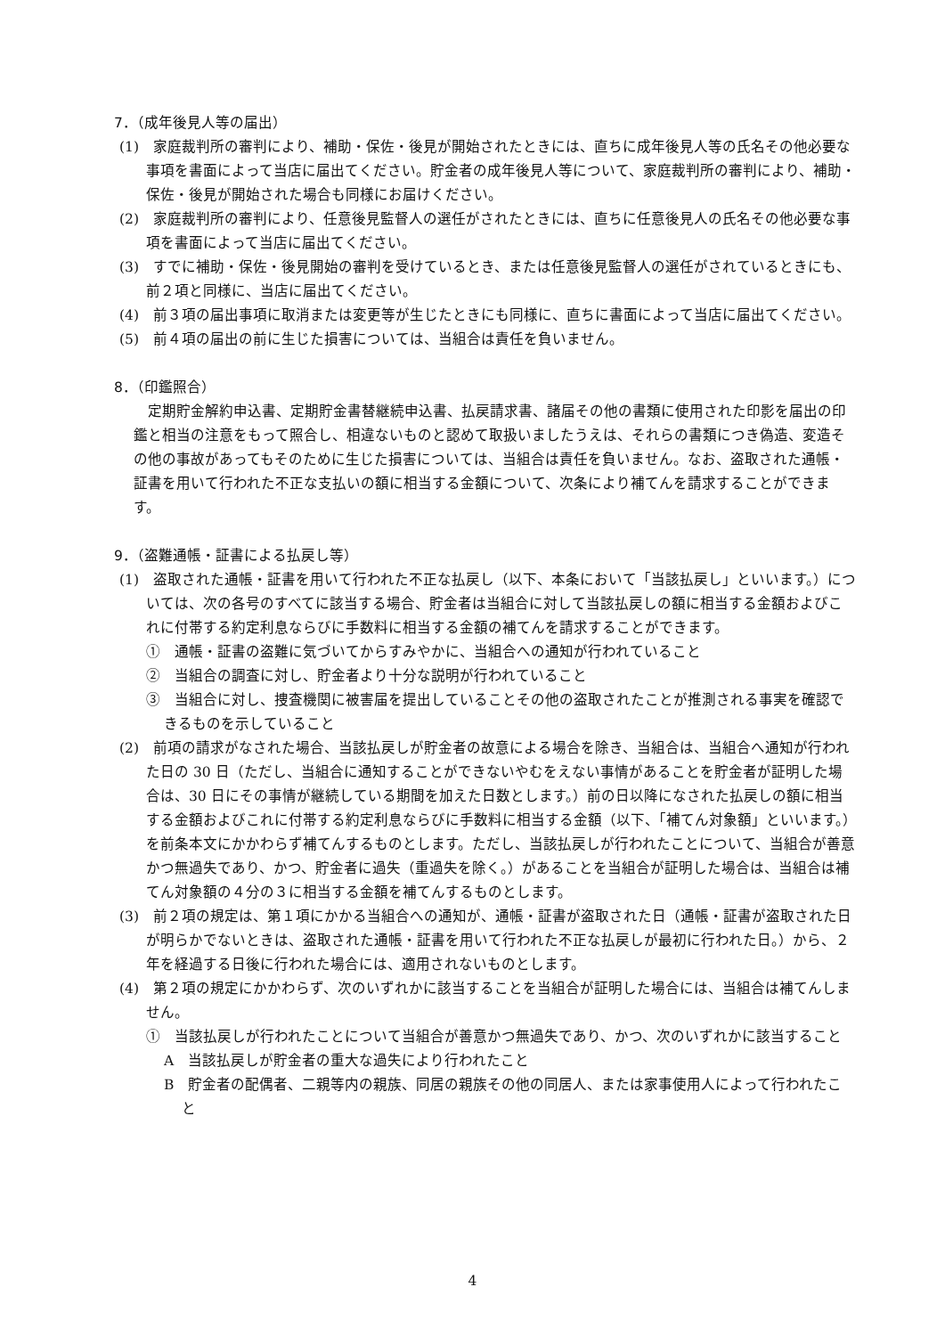7．（成年後見人等の届出）
(1)　家庭裁判所の審判により、補助・保佐・後見が開始されたときには、直ちに成年後見人等の氏名その他必要な事項を書面によって当店に届出てください。貯金者の成年後見人等について、家庭裁判所の審判により、補助・保佐・後見が開始された場合も同様にお届けください。
(2)　家庭裁判所の審判により、任意後見監督人の選任がされたときには、直ちに任意後見人の氏名その他必要な事項を書面によって当店に届出てください。
(3)　すでに補助・保佐・後見開始の審判を受けているとき、または任意後見監督人の選任がされているときにも、前２項と同様に、当店に届出てください。
(4)　前３項の届出事項に取消または変更等が生じたときにも同様に、直ちに書面によって当店に届出てください。
(5)　前４項の届出の前に生じた損害については、当組合は責任を負いません。
8．（印鑑照合）
定期貯金解約申込書、定期貯金書替継続申込書、払戻請求書、諸届その他の書類に使用された印影を届出の印鑑と相当の注意をもって照合し、相違ないものと認めて取扱いましたうえは、それらの書類につき偽造、変造その他の事故があってもそのために生じた損害については、当組合は責任を負いません。なお、盗取された通帳・証書を用いて行われた不正な支払いの額に相当する金額について、次条により補てんを請求することができます。
9．（盗難通帳・証書による払戻し等）
(1)　盗取された通帳・証書を用いて行われた不正な払戻し（以下、本条において「当該払戻し」といいます。）については、次の各号のすべてに該当する場合、貯金者は当組合に対して当該払戻しの額に相当する金額およびこれに付帯する約定利息ならびに手数料に相当する金額の補てんを請求することができます。
①　通帳・証書の盗難に気づいてからすみやかに、当組合への通知が行われていること
②　当組合の調査に対し、貯金者より十分な説明が行われていること
③　当組合に対し、捜査機関に被害届を提出していることその他の盗取されたことが推測される事実を確認できるものを示していること
(2)　前項の請求がなされた場合、当該払戻しが貯金者の故意による場合を除き、当組合は、当組合へ通知が行われた日の 30 日（ただし、当組合に通知することができないやむをえない事情があることを貯金者が証明した場合は、30 日にその事情が継続している期間を加えた日数とします。）前の日以降になされた払戻しの額に相当する金額およびこれに付帯する約定利息ならびに手数料に相当する金額（以下、「補てん対象額」といいます。）を前条本文にかかわらず補てんするものとします。ただし、当該払戻しが行われたことについて、当組合が善意かつ無過失であり、かつ、貯金者に過失（重過失を除く。）があることを当組合が証明した場合は、当組合は補てん対象額の４分の３に相当する金額を補てんするものとします。
(3)　前２項の規定は、第１項にかかる当組合への通知が、通帳・証書が盗取された日（通帳・証書が盗取された日が明らかでないときは、盗取された通帳・証書を用いて行われた不正な払戻しが最初に行われた日。）から、２年を経過する日後に行われた場合には、適用されないものとします。
(4)　第２項の規定にかかわらず、次のいずれかに該当することを当組合が証明した場合には、当組合は補てんしません。
①　当該払戻しが行われたことについて当組合が善意かつ無過失であり、かつ、次のいずれかに該当すること
A　当該払戻しが貯金者の重大な過失により行われたこと
B　貯金者の配偶者、二親等内の親族、同居の親族その他の同居人、または家事使用人によって行われたこと
4